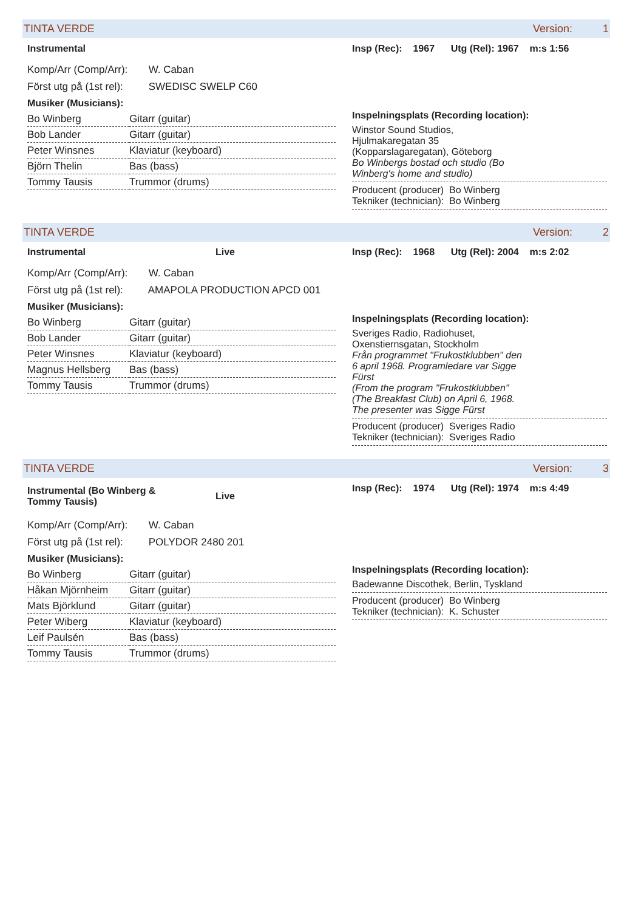TINTA VERDE Version: 1
Instrumental
Komp/Arr (Comp/Arr): W. Caban
Först utg på (1st rel): SWEDISC SWELP C60
Musiker (Musicians):
| Bo Winberg | Gitarr (guitar) |
| Bob Lander | Gitarr (guitar) |
| Peter Winsnes | Klaviatur (keyboard) |
| Björn Thelin | Bas (bass) |
| Tommy Tausis | Trummor (drums) |
Insp (Rec): 1967 Utg (Rel): 1967 m:s 1:56
Inspelningsplats (Recording location):
Winstor Sound Studios,
Hjulmakaregatan 35
(Kopparslagaregatan), Göteborg
Bo Winbergs bostad och studio (Bo
Winberg's home and studio)
Producent (producer) Bo Winberg
Tekniker (technician): Bo Winberg
TINTA VERDE Version: 2
Instrumental Live
Komp/Arr (Comp/Arr): W. Caban
Först utg på (1st rel): AMAPOLA PRODUCTION APCD 001
Musiker (Musicians):
| Bo Winberg | Gitarr (guitar) |
| Bob Lander | Gitarr (guitar) |
| Peter Winsnes | Klaviatur (keyboard) |
| Magnus Hellsberg | Bas (bass) |
| Tommy Tausis | Trummor (drums) |
Insp (Rec): 1968 Utg (Rel): 2004 m:s 2:02
Inspelningsplats (Recording location):
Sveriges Radio, Radiohuset,
Oxenstiernsgatan, Stockholm
Från programmet "Frukostklubben" den
6 april 1968. Programledare var Sigge
Fürst
(From the program "Frukostklubben"
(The Breakfast Club) on April 6, 1968.
The presenter was Sigge Fürst
Producent (producer) Sveriges Radio
Tekniker (technician): Sveriges Radio
TINTA VERDE Version: 3
Instrumental (Bo Winberg &
Tommy Tausis) Live
Komp/Arr (Comp/Arr): W. Caban
Först utg på (1st rel): POLYDOR 2480 201
Musiker (Musicians):
| Bo Winberg | Gitarr (guitar) |
| Håkan Mjörnheim | Gitarr (guitar) |
| Mats Björklund | Gitarr (guitar) |
| Peter Wiberg | Klaviatur (keyboard) |
| Leif Paulsén | Bas (bass) |
| Tommy Tausis | Trummor (drums) |
Insp (Rec): 1974 Utg (Rel): 1974 m:s 4:49
Inspelningsplats (Recording location):
Badewanne Discothek, Berlin, Tyskland
Producent (producer) Bo Winberg
Tekniker (technician): K. Schuster